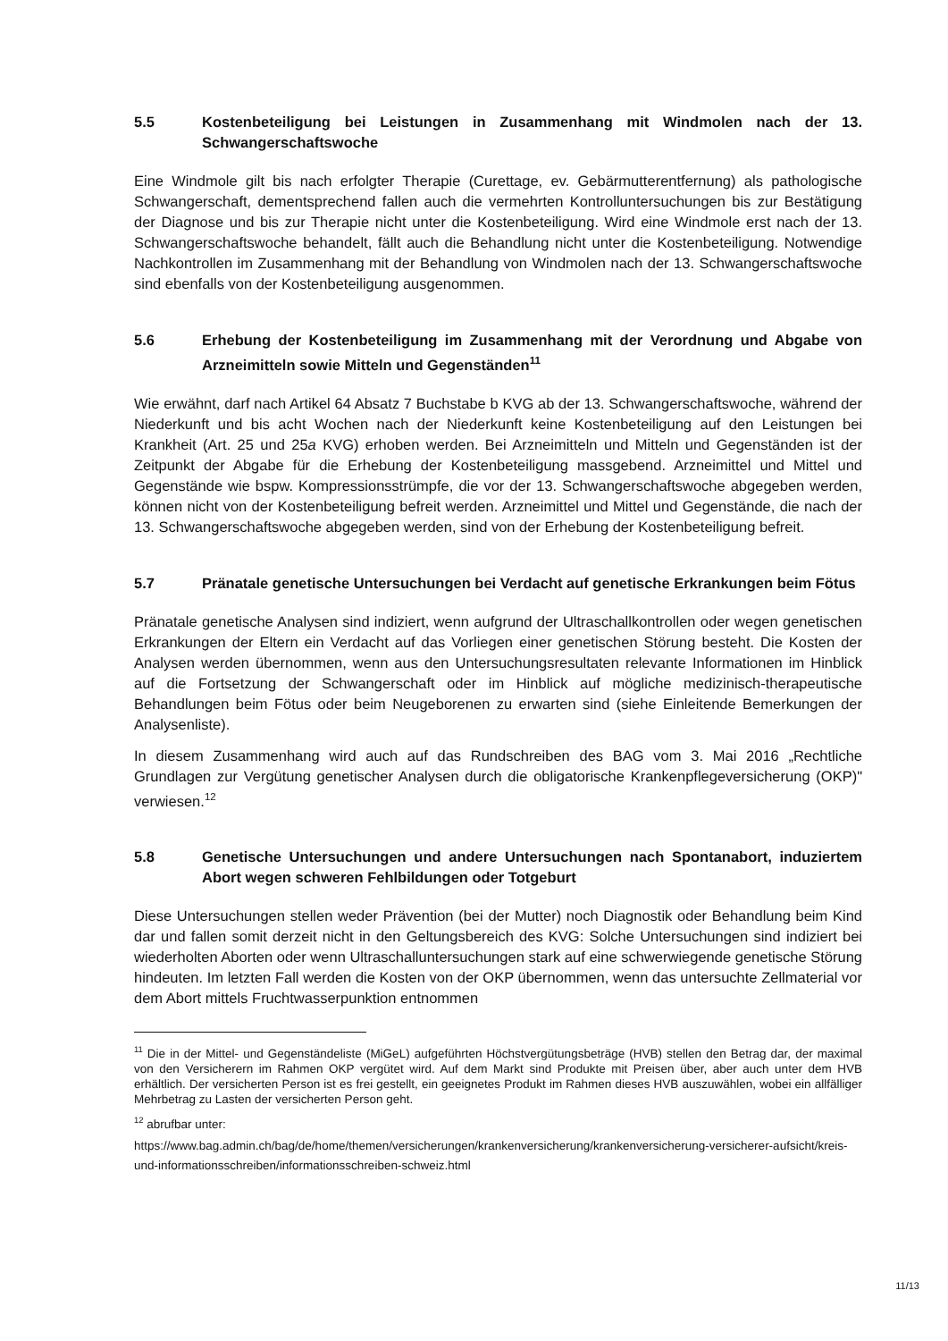5.5 Kostenbeteiligung bei Leistungen in Zusammenhang mit Windmolen nach der 13. Schwangerschaftswoche
Eine Windmole gilt bis nach erfolgter Therapie (Curettage, ev. Gebärmutterentfernung) als pathologische Schwangerschaft, dementsprechend fallen auch die vermehrten Kontrolluntersuchungen bis zur Bestätigung der Diagnose und bis zur Therapie nicht unter die Kostenbeteiligung. Wird eine Windmole erst nach der 13. Schwangerschaftswoche behandelt, fällt auch die Behandlung nicht unter die Kostenbeteiligung. Notwendige Nachkontrollen im Zusammenhang mit der Behandlung von Windmolen nach der 13. Schwangerschaftswoche sind ebenfalls von der Kostenbeteiligung ausgenommen.
5.6 Erhebung der Kostenbeteiligung im Zusammenhang mit der Verordnung und Abgabe von Arzneimitteln sowie Mitteln und Gegenständen<sup>11</sup>
Wie erwähnt, darf nach Artikel 64 Absatz 7 Buchstabe b KVG ab der 13. Schwangerschaftswoche, während der Niederkunft und bis acht Wochen nach der Niederkunft keine Kostenbeteiligung auf den Leistungen bei Krankheit (Art. 25 und 25a KVG) erhoben werden. Bei Arzneimitteln und Mitteln und Gegenständen ist der Zeitpunkt der Abgabe für die Erhebung der Kostenbeteiligung massgebend. Arzneimittel und Mittel und Gegenstände wie bspw. Kompressionsstrümpfe, die vor der 13. Schwangerschaftswoche abgegeben werden, können nicht von der Kostenbeteiligung befreit werden. Arzneimittel und Mittel und Gegenstände, die nach der 13. Schwangerschaftswoche abgegeben werden, sind von der Erhebung der Kostenbeteiligung befreit.
5.7 Pränatale genetische Untersuchungen bei Verdacht auf genetische Erkrankungen beim Fötus
Pränatale genetische Analysen sind indiziert, wenn aufgrund der Ultraschallkontrollen oder wegen genetischen Erkrankungen der Eltern ein Verdacht auf das Vorliegen einer genetischen Störung besteht. Die Kosten der Analysen werden übernommen, wenn aus den Untersuchungsresultaten relevante Informationen im Hinblick auf die Fortsetzung der Schwangerschaft oder im Hinblick auf mögliche medizinisch-therapeutische Behandlungen beim Fötus oder beim Neugeborenen zu erwarten sind (siehe Einleitende Bemerkungen der Analysenliste).
In diesem Zusammenhang wird auch auf das Rundschreiben des BAG vom 3. Mai 2016 „Rechtliche Grundlagen zur Vergütung genetischer Analysen durch die obligatorische Krankenpflegeversicherung (OKP)" verwiesen.<sup>12</sup>
5.8 Genetische Untersuchungen und andere Untersuchungen nach Spontanabort, induziertem Abort wegen schweren Fehlbildungen oder Totgeburt
Diese Untersuchungen stellen weder Prävention (bei der Mutter) noch Diagnostik oder Behandlung beim Kind dar und fallen somit derzeit nicht in den Geltungsbereich des KVG: Solche Untersuchungen sind indiziert bei wiederholten Aborten oder wenn Ultraschalluntersuchungen stark auf eine schwerwiegende genetische Störung hindeuten. Im letzten Fall werden die Kosten von der OKP übernommen, wenn das untersuchte Zellmaterial vor dem Abort mittels Fruchtwasserpunktion entnommen
<sup>11</sup> Die in der Mittel- und Gegenständeliste (MiGeL) aufgeführten Höchstvergütungsbeträge (HVB) stellen den Betrag dar, der maximal von den Versicherern im Rahmen OKP vergütet wird. Auf dem Markt sind Produkte mit Preisen über, aber auch unter dem HVB erhältlich. Der versicherten Person ist es frei gestellt, ein geeignetes Produkt im Rahmen dieses HVB auszuwählen, wobei ein allfälliger Mehrbetrag zu Lasten der versicherten Person geht.
<sup>12</sup> abrufbar unter:
https://www.bag.admin.ch/bag/de/home/themen/versicherungen/krankenversicherung/krankenversicherung-versicherer-aufsicht/kreis-und-informationsschreiben/informationsschreiben-schweiz.html
11/13